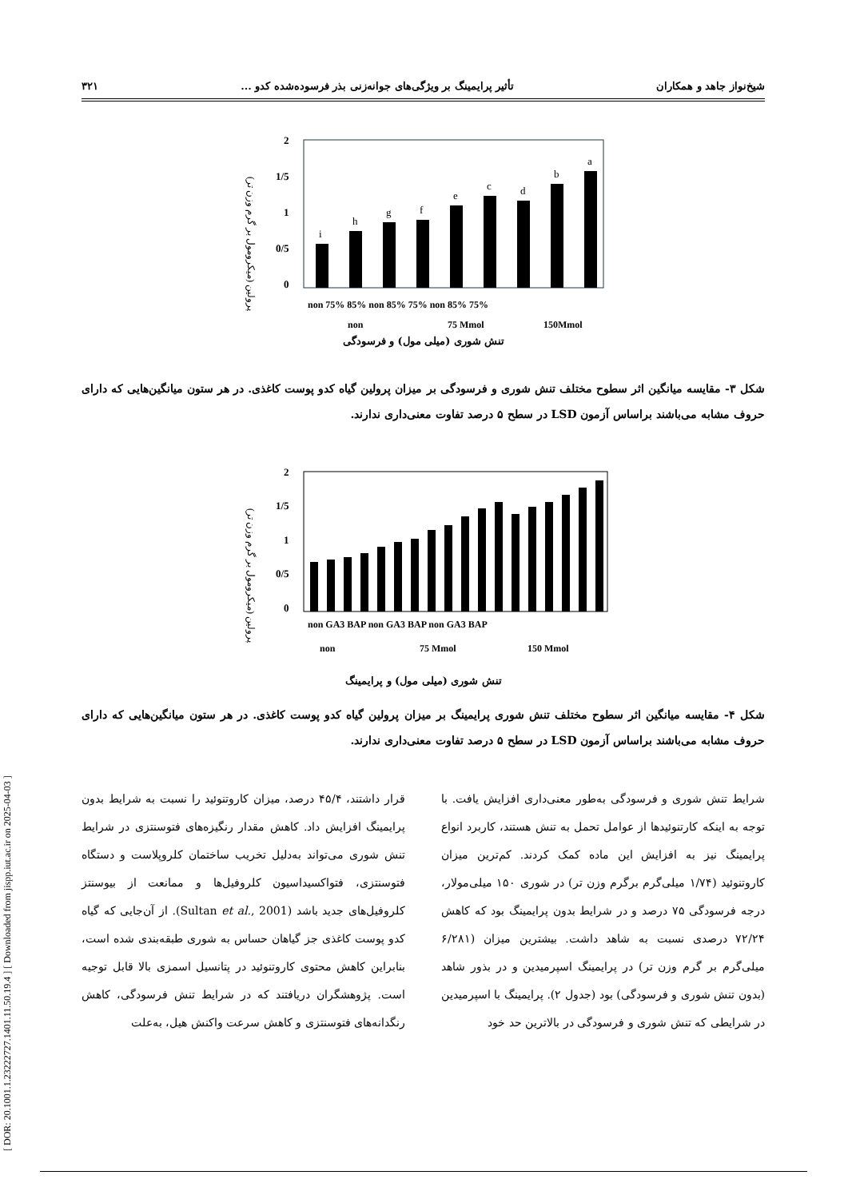شیخ‌نواز جاهد و همکاران تأثیر پرایمینگ بر ویژگی‌های جوانه‌زنی بذر فرسوده‌شده کدو ... ۳۲۱
[ DOR: 20.1001.1.23222727.1401.11.50.19.4 ] [ Downloaded from jispp.iut.ac.ir on 2025-04-03 ]
پرولین (میکرومول بر گرم وزن تر)
2
1/5
1
0/5
0
i
h
g
f
e
c
d
b
a
non 75% 85% non 85% 75% non 85% 75%
non
75 Mmol
150Mmol
تنش شوری (میلی مول) و فرسودگی
شکل ۳- مقایسه میانگین اثر سطوح مختلف تنش شوری و فرسودگی بر میزان پرولین گیاه کدو پوست کاغذی. در هر ستون میانگین‌هایی که دارای حروف مشابه می‌باشند براساس آزمون LSD در سطح ۵ درصد تفاوت معنی‌داری ندارند.
پرولین (میکرومول بر گرم وزن تر)
2
1/5
1
0/5
0
non
75 Mmol
150 Mmol
non GA3 BAP non GA3 BAP non GA3 BAP
تنش شوری (میلی مول) و پرایمینگ
شکل ۴- مقایسه میانگین اثر سطوح مختلف تنش شوری پرایمینگ بر میزان پرولین گیاه کدو پوست کاغذی. در هر ستون میانگین‌هایی که دارای حروف مشابه می‌باشند براساس آزمون LSD در سطح ۵ درصد تفاوت معنی‌داری ندارند.
شرایط تنش شوری و فرسودگی به‌طور معنی‌داری افزایش یافت. با توجه به اینکه کارتنوئیدها از عوامل تحمل به تنش هستند، کاربرد انواع پرایمینگ نیز به افزایش این ماده کمک کردند. کم‌ترین میزان کاروتنوئید (۱/۷۴ میلی‌گرم برگرم وزن تر) در شوری ۱۵۰ میلی‌مولار، درجه فرسودگی ۷۵ درصد و در شرایط بدون پرایمینگ بود که کاهش ۷۲/۲۴ درصدی نسبت به شاهد داشت. بیشترین میزان (۶/۲۸۱ میلی‌گرم بر گرم وزن تر) در پرایمینگ اسپرمیدین و در بذور شاهد (بدون تنش شوری و فرسودگی) بود (جدول ۲). پرایمینگ با اسپرمیدین در شرایطی که تنش شوری و فرسودگی در بالاترین حد خود
قرار داشتند، ۴۵/۴ درصد، میزان کاروتنوئید را نسبت به شرایط بدون پرایمینگ افزایش داد. کاهش مقدار رنگیزه‌های فتوسنتزی در شرایط تنش شوری می‌تواند به‌دلیل تخریب ساختمان کلروپلاست و دستگاه فتوسنتزی، فتواکسیداسیون کلروفیل‌ها و ممانعت از بیوسنتز کلروفیل‌های جدید باشد (Sultan et al., 2001). از آن‌جایی که گیاه کدو پوست کاغذی جز گیاهان حساس به شوری طبقه‌بندی شده است، بنابراین کاهش محتوی کاروتنوئید در پتانسیل اسمزی بالا قابل توجیه است. پژوهشگران دریافتند که در شرایط تنش فرسودگی، کاهش رنگدانه‌های فتوسنتزی و کاهش سرعت واکنش هیل، به‌علت